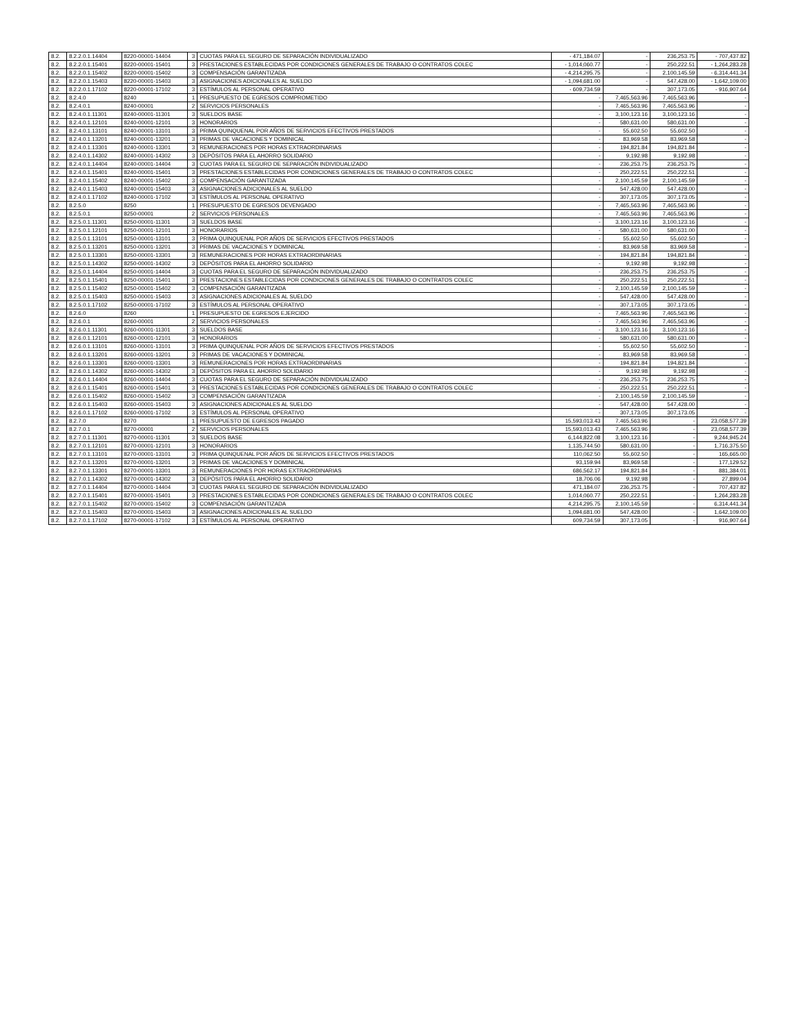| 8.2. | 8.2.2.0.1.14404 | 8220-00001-14404 | 3 | CUOTAS PARA EL SEGURO DE SEPARACIÓN INDIVIDUALIZADO | - 471,184.07 | - | 236,253.75 | - 707,437.82 |
| 8.2. | 8.2.2.0.1.15401 | 8220-00001-15401 | 3 | PRESTACIONES ESTABLECIDAS POR CONDICIONES GENERALES DE TRABAJO O CONTRATOS COLEC | - 1,014,060.77 | - | 250,222.51 | - 1,264,283.28 |
| 8.2. | 8.2.2.0.1.15402 | 8220-00001-15402 | 3 | COMPENSACIÓN GARANTIZADA | - 4,214,295.75 | - | 2,100,145.59 | - 6,314,441.34 |
| 8.2. | 8.2.2.0.1.15403 | 8220-00001-15403 | 3 | ASIGNACIONES ADICIONALES AL SUELDO | - 1,094,681.00 | - | 547,428.00 | - 1,642,109.00 |
| 8.2. | 8.2.2.0.1.17102 | 8220-00001-17102 | 3 | ESTÍMULOS AL PERSONAL OPERATIVO | - 609,734.59 | - | 307,173.05 | - 916,907.64 |
| 8.2. | 8.2.4.0 | 8240 | 1 | PRESUPUESTO DE EGRESOS COMPROMETIDO | - | 7,465,563.96 | 7,465,563.96 | - |
| 8.2. | 8.2.4.0.1 | 8240-00001 | 2 | SERVICIOS PERSONALES | - | 7,465,563.96 | 7,465,563.96 | - |
| 8.2. | 8.2.4.0.1.11301 | 8240-00001-11301 | 3 | SUELDOS BASE | - | 3,100,123.16 | 3,100,123.16 | - |
| 8.2. | 8.2.4.0.1.12101 | 8240-00001-12101 | 3 | HONORARIOS | - | 580,631.00 | 580,631.00 | - |
| 8.2. | 8.2.4.0.1.13101 | 8240-00001-13101 | 3 | PRIMA QUINQUENAL POR AÑOS DE SERVICIOS EFECTIVOS PRESTADOS | - | 55,602.50 | 55,602.50 | - |
| 8.2. | 8.2.4.0.1.13201 | 8240-00001-13201 | 3 | PRIMAS DE VACACIONES Y DOMINICAL | - | 83,969.58 | 83,969.58 | - |
| 8.2. | 8.2.4.0.1.13301 | 8240-00001-13301 | 3 | REMUNERACIONES POR HORAS EXTRAORDINARIAS | - | 194,821.84 | 194,821.84 | - |
| 8.2. | 8.2.4.0.1.14302 | 8240-00001-14302 | 3 | DEPÓSITOS PARA EL AHORRO SOLIDARIO | - | 9,192.98 | 9,192.98 | - |
| 8.2. | 8.2.4.0.1.14404 | 8240-00001-14404 | 3 | CUOTAS PARA EL SEGURO DE SEPARACIÓN INDIVIDUALIZADO | - | 236,253.75 | 236,253.75 | - |
| 8.2. | 8.2.4.0.1.15401 | 8240-00001-15401 | 3 | PRESTACIONES ESTABLECIDAS POR CONDICIONES GENERALES DE TRABAJO O CONTRATOS COLEC | - | 250,222.51 | 250,222.51 | - |
| 8.2. | 8.2.4.0.1.15402 | 8240-00001-15402 | 3 | COMPENSACIÓN GARANTIZADA | - | 2,100,145.59 | 2,100,145.59 | - |
| 8.2. | 8.2.4.0.1.15403 | 8240-00001-15403 | 3 | ASIGNACIONES ADICIONALES AL SUELDO | - | 547,428.00 | 547,428.00 | - |
| 8.2. | 8.2.4.0.1.17102 | 8240-00001-17102 | 3 | ESTÍMULOS AL PERSONAL OPERATIVO | - | 307,173.05 | 307,173.05 | - |
| 8.2. | 8.2.5.0 | 8250 | 1 | PRESUPUESTO DE EGRESOS DEVENGADO | - | 7,465,563.96 | 7,465,563.96 | - |
| 8.2. | 8.2.5.0.1 | 8250-00001 | 2 | SERVICIOS PERSONALES | - | 7,465,563.96 | 7,465,563.96 | - |
| 8.2. | 8.2.5.0.1.11301 | 8250-00001-11301 | 3 | SUELDOS BASE | - | 3,100,123.16 | 3,100,123.16 | - |
| 8.2. | 8.2.5.0.1.12101 | 8250-00001-12101 | 3 | HONORARIOS | - | 580,631.00 | 580,631.00 | - |
| 8.2. | 8.2.5.0.1.13101 | 8250-00001-13101 | 3 | PRIMA QUINQUENAL POR AÑOS DE SERVICIOS EFECTIVOS PRESTADOS | - | 55,602.50 | 55,602.50 | - |
| 8.2. | 8.2.5.0.1.13201 | 8250-00001-13201 | 3 | PRIMAS DE VACACIONES Y DOMINICAL | - | 83,969.58 | 83,969.58 | - |
| 8.2. | 8.2.5.0.1.13301 | 8250-00001-13301 | 3 | REMUNERACIONES POR HORAS EXTRAORDINARIAS | - | 194,821.84 | 194,821.84 | - |
| 8.2. | 8.2.5.0.1.14302 | 8250-00001-14302 | 3 | DEPÓSITOS PARA EL AHORRO SOLIDARIO | - | 9,192.98 | 9,192.98 | - |
| 8.2. | 8.2.5.0.1.14404 | 8250-00001-14404 | 3 | CUOTAS PARA EL SEGURO DE SEPARACIÓN INDIVIDUALIZADO | - | 236,253.75 | 236,253.75 | - |
| 8.2. | 8.2.5.0.1.15401 | 8250-00001-15401 | 3 | PRESTACIONES ESTABLECIDAS POR CONDICIONES GENERALES DE TRABAJO O CONTRATOS COLEC | - | 250,222.51 | 250,222.51 | - |
| 8.2. | 8.2.5.0.1.15402 | 8250-00001-15402 | 3 | COMPENSACIÓN GARANTIZADA | - | 2,100,145.59 | 2,100,145.59 | - |
| 8.2. | 8.2.5.0.1.15403 | 8250-00001-15403 | 3 | ASIGNACIONES ADICIONALES AL SUELDO | - | 547,428.00 | 547,428.00 | - |
| 8.2. | 8.2.5.0.1.17102 | 8250-00001-17102 | 3 | ESTÍMULOS AL PERSONAL OPERATIVO | - | 307,173.05 | 307,173.05 | - |
| 8.2. | 8.2.6.0 | 8260 | 1 | PRESUPUESTO DE EGRESOS EJERCIDO | - | 7,465,563.96 | 7,465,563.96 | - |
| 8.2. | 8.2.6.0.1 | 8260-00001 | 2 | SERVICIOS PERSONALES | - | 7,465,563.96 | 7,465,563.96 | - |
| 8.2. | 8.2.6.0.1.11301 | 8260-00001-11301 | 3 | SUELDOS BASE | - | 3,100,123.16 | 3,100,123.16 | - |
| 8.2. | 8.2.6.0.1.12101 | 8260-00001-12101 | 3 | HONORARIOS | - | 580,631.00 | 580,631.00 | - |
| 8.2. | 8.2.6.0.1.13101 | 8260-00001-13101 | 3 | PRIMA QUINQUENAL POR AÑOS DE SERVICIOS EFECTIVOS PRESTADOS | - | 55,602.50 | 55,602.50 | - |
| 8.2. | 8.2.6.0.1.13201 | 8260-00001-13201 | 3 | PRIMAS DE VACACIONES Y DOMINICAL | - | 83,969.58 | 83,969.58 | - |
| 8.2. | 8.2.6.0.1.13301 | 8260-00001-13301 | 3 | REMUNERACIONES POR HORAS EXTRAORDINARIAS | - | 194,821.84 | 194,821.84 | - |
| 8.2. | 8.2.6.0.1.14302 | 8260-00001-14302 | 3 | DEPÓSITOS PARA EL AHORRO SOLIDARIO | - | 9,192.98 | 9,192.98 | - |
| 8.2. | 8.2.6.0.1.14404 | 8260-00001-14404 | 3 | CUOTAS PARA EL SEGURO DE SEPARACIÓN INDIVIDUALIZADO | - | 236,253.75 | 236,253.75 | - |
| 8.2. | 8.2.6.0.1.15401 | 8260-00001-15401 | 3 | PRESTACIONES ESTABLECIDAS POR CONDICIONES GENERALES DE TRABAJO O CONTRATOS COLEC | - | 250,222.51 | 250,222.51 | - |
| 8.2. | 8.2.6.0.1.15402 | 8260-00001-15402 | 3 | COMPENSACIÓN GARANTIZADA | - | 2,100,145.59 | 2,100,145.59 | - |
| 8.2. | 8.2.6.0.1.15403 | 8260-00001-15403 | 3 | ASIGNACIONES ADICIONALES AL SUELDO | - | 547,428.00 | 547,428.00 | - |
| 8.2. | 8.2.6.0.1.17102 | 8260-00001-17102 | 3 | ESTÍMULOS AL PERSONAL OPERATIVO | - | 307,173.05 | 307,173.05 | - |
| 8.2. | 8.2.7.0 | 8270 | 1 | PRESUPUESTO DE EGRESOS PAGADO | 15,593,013.43 | 7,465,563.96 | - | 23,058,577.39 |
| 8.2. | 8.2.7.0.1 | 8270-00001 | 2 | SERVICIOS PERSONALES | 15,593,013.43 | 7,465,563.96 | - | 23,058,577.39 |
| 8.2. | 8.2.7.0.1.11301 | 8270-00001-11301 | 3 | SUELDOS BASE | 6,144,822.08 | 3,100,123.16 | - | 9,244,945.24 |
| 8.2. | 8.2.7.0.1.12101 | 8270-00001-12101 | 3 | HONORARIOS | 1,135,744.50 | 580,631.00 | - | 1,716,375.50 |
| 8.2. | 8.2.7.0.1.13101 | 8270-00001-13101 | 3 | PRIMA QUINQUENAL POR AÑOS DE SERVICIOS EFECTIVOS PRESTADOS | 110,062.50 | 55,602.50 | - | 165,665.00 |
| 8.2. | 8.2.7.0.1.13201 | 8270-00001-13201 | 3 | PRIMAS DE VACACIONES Y DOMINICAL | 93,159.94 | 83,969.58 | - | 177,129.52 |
| 8.2. | 8.2.7.0.1.13301 | 8270-00001-13301 | 3 | REMUNERACIONES POR HORAS EXTRAORDINARIAS | 686,562.17 | 194,821.84 | - | 881,384.01 |
| 8.2. | 8.2.7.0.1.14302 | 8270-00001-14302 | 3 | DEPÓSITOS PARA EL AHORRO SOLIDARIO | 18,706.06 | 9,192.98 | - | 27,899.04 |
| 8.2. | 8.2.7.0.1.14404 | 8270-00001-14404 | 3 | CUOTAS PARA EL SEGURO DE SEPARACIÓN INDIVIDUALIZADO | 471,184.07 | 236,253.75 | - | 707,437.82 |
| 8.2. | 8.2.7.0.1.15401 | 8270-00001-15401 | 3 | PRESTACIONES ESTABLECIDAS POR CONDICIONES GENERALES DE TRABAJO O CONTRATOS COLEC | 1,014,060.77 | 250,222.51 | - | 1,264,283.28 |
| 8.2. | 8.2.7.0.1.15402 | 8270-00001-15402 | 3 | COMPENSACIÓN GARANTIZADA | 4,214,295.75 | 2,100,145.59 | - | 6,314,441.34 |
| 8.2. | 8.2.7.0.1.15403 | 8270-00001-15403 | 3 | ASIGNACIONES ADICIONALES AL SUELDO | 1,094,681.00 | 547,428.00 | - | 1,642,109.00 |
| 8.2. | 8.2.7.0.1.17102 | 8270-00001-17102 | 3 | ESTÍMULOS AL PERSONAL OPERATIVO | 609,734.59 | 307,173.05 | - | 916,907.64 |